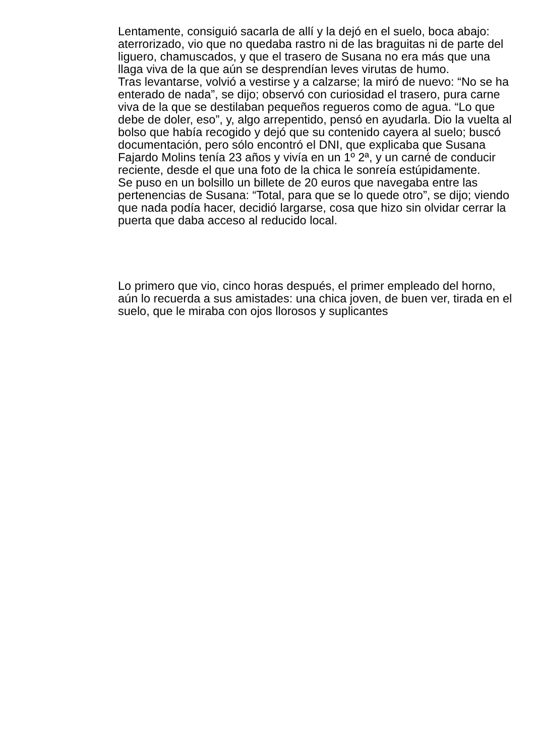Lentamente, consiguió sacarla de allí y la dejó en el suelo, boca abajo: aterrorizado, vio que no quedaba rastro ni de las braguitas ni de parte del liguero, chamuscados, y que el trasero de Susana no era más que una llaga viva de la que aún se desprendían leves virutas de humo.
Tras levantarse, volvió a vestirse y a calzarse; la miró de nuevo: “No se ha enterado de nada”, se dijo; observó con curiosidad el trasero, pura carne viva de la que se destilaban pequeños regueros como de agua. “Lo que debe de doler, eso”, y, algo arrepentido, pensó en ayudarla. Dio la vuelta al bolso que había recogido y dejó que su contenido cayera al suelo; buscó documentación, pero sólo encontró el DNI, que explicaba que Susana Fajardo Molins tenía 23 años y vivía en un 1º 2ª, y un carné de conducir reciente, desde el que una foto de la chica le sonreía estúpidamente.
Se puso en un bolsillo un billete de 20 euros que navegaba entre las pertenencias de Susana: “Total, para que se lo quede otro”, se dijo; viendo que nada podía hacer, decidió largarse, cosa que hizo sin olvidar cerrar la puerta que daba acceso al reducido local.
Lo primero que vio, cinco horas después, el primer empleado del horno, aún lo recuerda a sus amistades: una chica joven, de buen ver, tirada en el suelo, que le miraba con ojos llorosos y suplicantes